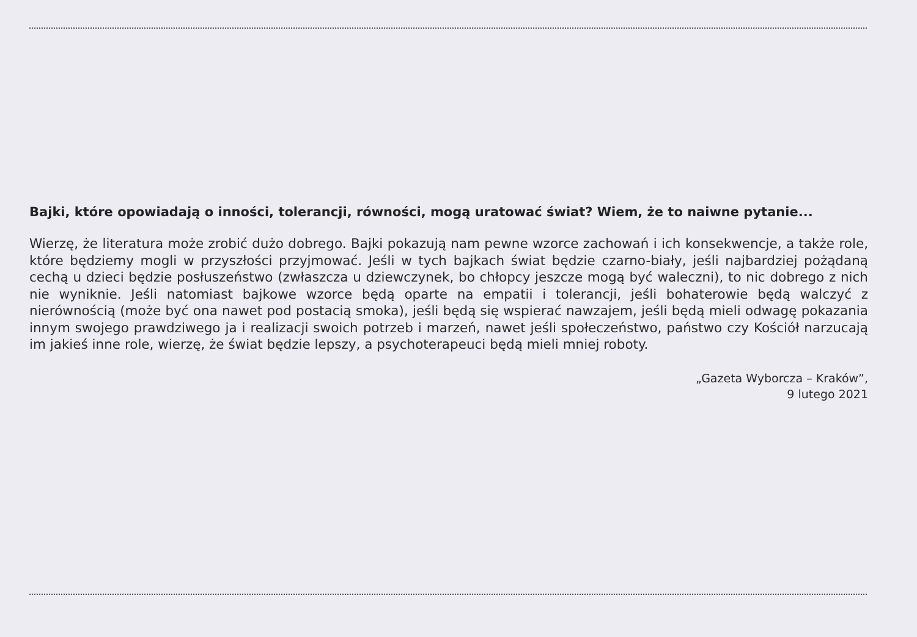Bajki, które opowiadają o inności, tolerancji, równości, mogą uratować świat? Wiem, że to naiwne pytanie...
Wierzę, że literatura może zrobić dużo dobrego. Bajki pokazują nam pewne wzorce zachowań i ich konsekwen­cje, a także role, które będziemy mogli w przyszłości przyjmować. Jeśli w tych bajkach świat będzie czarno-bia­ły, jeśli najbardziej pożądaną cechą u dzieci będzie posłuszeństwo (zwłaszcza u dziewczynek, bo chłopcy jeszcze mogą być waleczni), to nic dobrego z nich nie wyniknie. Jeśli natomiast bajkowe wzorce będą oparte na empatii i tolerancji, jeśli bohaterowie będą walczyć z nierównością (może być ona nawet pod postacią smoka), jeśli będą się wspierać nawzajem, jeśli będą mieli odwagę pokazania innym swojego prawdziwego ja i realizacji swoich potrzeb i marzeń, nawet jeśli społeczeństwo, państwo czy Kościół narzucają im jakieś inne role, wierzę, że świat będzie lepszy, a psychoterapeuci będą mieli mniej roboty.
„Gazeta Wyborcza – Kraków”,
9 lutego 2021